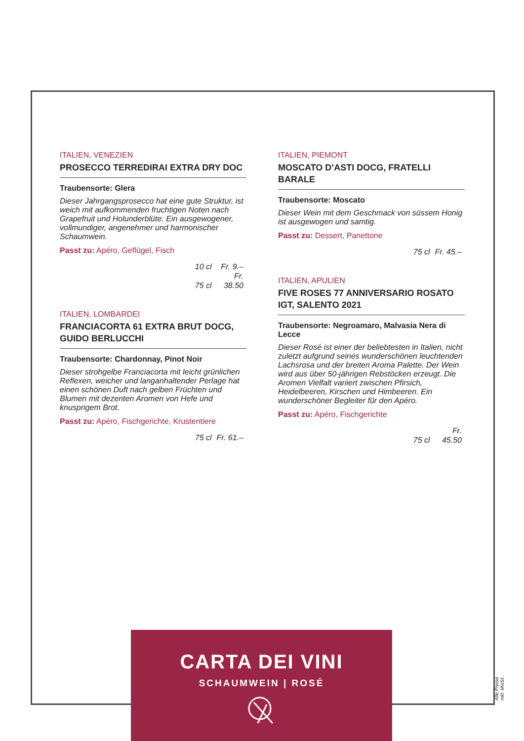ITALIEN, VENEZIEN
PROSECCO TERREDIRAI EXTRA DRY DOC
Traubensorte: Glera
Dieser Jahrgangsprosecco hat eine gute Struktur, ist weich mit aufkommenden fruchtigen Noten nach Grapefruit und Holunderblüte. Ein ausgewogener, vollmundiger, angenehmer und harmonischer Schaumwein.
Passt zu: Apéro, Geflügel, Fisch
10 cl Fr. 9.–
75 cl Fr. 38.50
ITALIEN, LOMBARDEI
FRANCIACORTA 61 EXTRA BRUT DOCG, GUIDO BERLUCCHI
Traubensorte: Chardonnay, Pinot Noir
Dieser strohgelbe Franciacorta mit leicht grünlichen Reflexen, weicher und langanhaltender Perlage hat einen schönen Duft nach gelben Früchten und Blumen mit dezenten Aromen von Hefe und knusprigem Brot.
Passt zu: Apéro, Fischgerichte, Krustentiere
75 cl Fr. 61.–
ITALIEN, PIEMONT
MOSCATO D’ASTI DOCG, FRATELLI BARALE
Traubensorte: Moscato
Dieser Wein mit dem Geschmack von süssem Honig ist ausgewogen und samtig.
Passt zu: Dessert, Panettone
75 cl Fr. 45.–
ITALIEN, APULIEN
FIVE ROSES 77 ANNIVERSARIO ROSATO IGT, SALENTO 2021
Traubensorte: Negroamaro, Malvasia Nera di Lecce
Dieser Rosé ist einer der beliebtesten in Italien, nicht zuletzt aufgrund seines wunderschönen leuchtenden Lachsrosa und der breiten Aroma Palette. Der Wein wird aus über 50-jährigen Rebstöcken erzeugt. Die Aromen Vielfalt variiert zwischen Pfirsich, Heidelbeeren, Kirschen und Himbeeren. Ein wunderschöner Begleiter für den Apéro.
Passt zu: Apéro, Fischgerichte
75 cl Fr. 45.50
CARTA DEI VINI
SCHAUMWEIN | ROSÉ
Alle Preise inkl. MwSt.